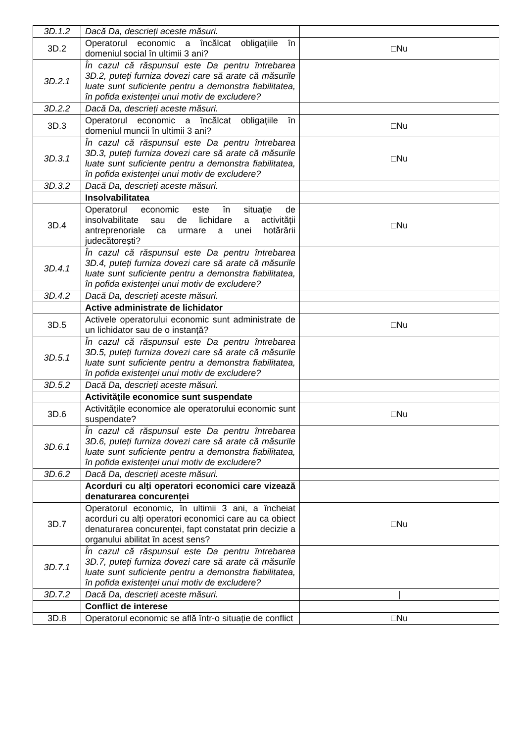| 3D.1.2 | Dacă Da, descrieți aceste măsuri. | |
| 3D.2 | Operatorul economic a încălcat obligațiile în domeniul social în ultimii 3 ani? | □Nu |
| 3D.2.1 | În cazul că răspunsul este Da pentru întrebarea 3D.2, puteți furniza dovezi care să arate că măsurile luate sunt suficiente pentru a demonstra fiabilitatea, în pofida existenței unui motiv de excludere? | |
| 3D.2.2 | Dacă Da, descrieți aceste măsuri. | |
| 3D.3 | Operatorul economic a încălcat obligațiile în domeniul muncii în ultimii 3 ani? | □Nu |
| 3D.3.1 | În cazul că răspunsul este Da pentru întrebarea 3D.3, puteți furniza dovezi care să arate că măsurile luate sunt suficiente pentru a demonstra fiabilitatea, în pofida existenței unui motiv de excludere? | □Nu |
| 3D.3.2 | Dacă Da, descrieți aceste măsuri. | |
| | Insolvabilitatea | |
| 3D.4 | Operatorul economic este în situație de insolvabilitate sau de lichidare a activității antreprenoriale ca urmare a unei hotărârii judecătorești? | □Nu |
| 3D.4.1 | În cazul că răspunsul este Da pentru întrebarea 3D.4, puteți furniza dovezi care să arate că măsurile luate sunt suficiente pentru a demonstra fiabilitatea, în pofida existenței unui motiv de excludere? | |
| 3D.4.2 | Dacă Da, descrieți aceste măsuri. | |
| | Active administrate de lichidator | |
| 3D.5 | Activele operatorului economic sunt administrate de un lichidator sau de o instanță? | □Nu |
| 3D.5.1 | În cazul că răspunsul este Da pentru întrebarea 3D.5, puteți furniza dovezi care să arate că măsurile luate sunt suficiente pentru a demonstra fiabilitatea, în pofida existenței unui motiv de excludere? | |
| 3D.5.2 | Dacă Da, descrieți aceste măsuri. | |
| | Activitățile economice sunt suspendate | |
| 3D.6 | Activitățile economice ale operatorului economic sunt suspendate? | □Nu |
| 3D.6.1 | În cazul că răspunsul este Da pentru întrebarea 3D.6, puteți furniza dovezi care să arate că măsurile luate sunt suficiente pentru a demonstra fiabilitatea, în pofida existenței unui motiv de excludere? | |
| 3D.6.2 | Dacă Da, descrieți aceste măsuri. | |
| | Acorduri cu alți operatori economici care vizează denaturarea concurenței | |
| 3D.7 | Operatorul economic, în ultimii 3 ani, a încheiat acorduri cu alți operatori economici care au ca obiect denaturarea concurenței, fapt constatat prin decizie a organului abilitat în acest sens? | □Nu |
| 3D.7.1 | În cazul că răspunsul este Da pentru întrebarea 3D.7, puteți furniza dovezi care să arate că măsurile luate sunt suficiente pentru a demonstra fiabilitatea, în pofida existenței unui motiv de excludere? | |
| 3D.7.2 | Dacă Da, descrieți aceste măsuri. | / |
| | Conflict de interese | |
| 3D.8 | Operatorul economic se află într-o situație de conflict | □Nu |